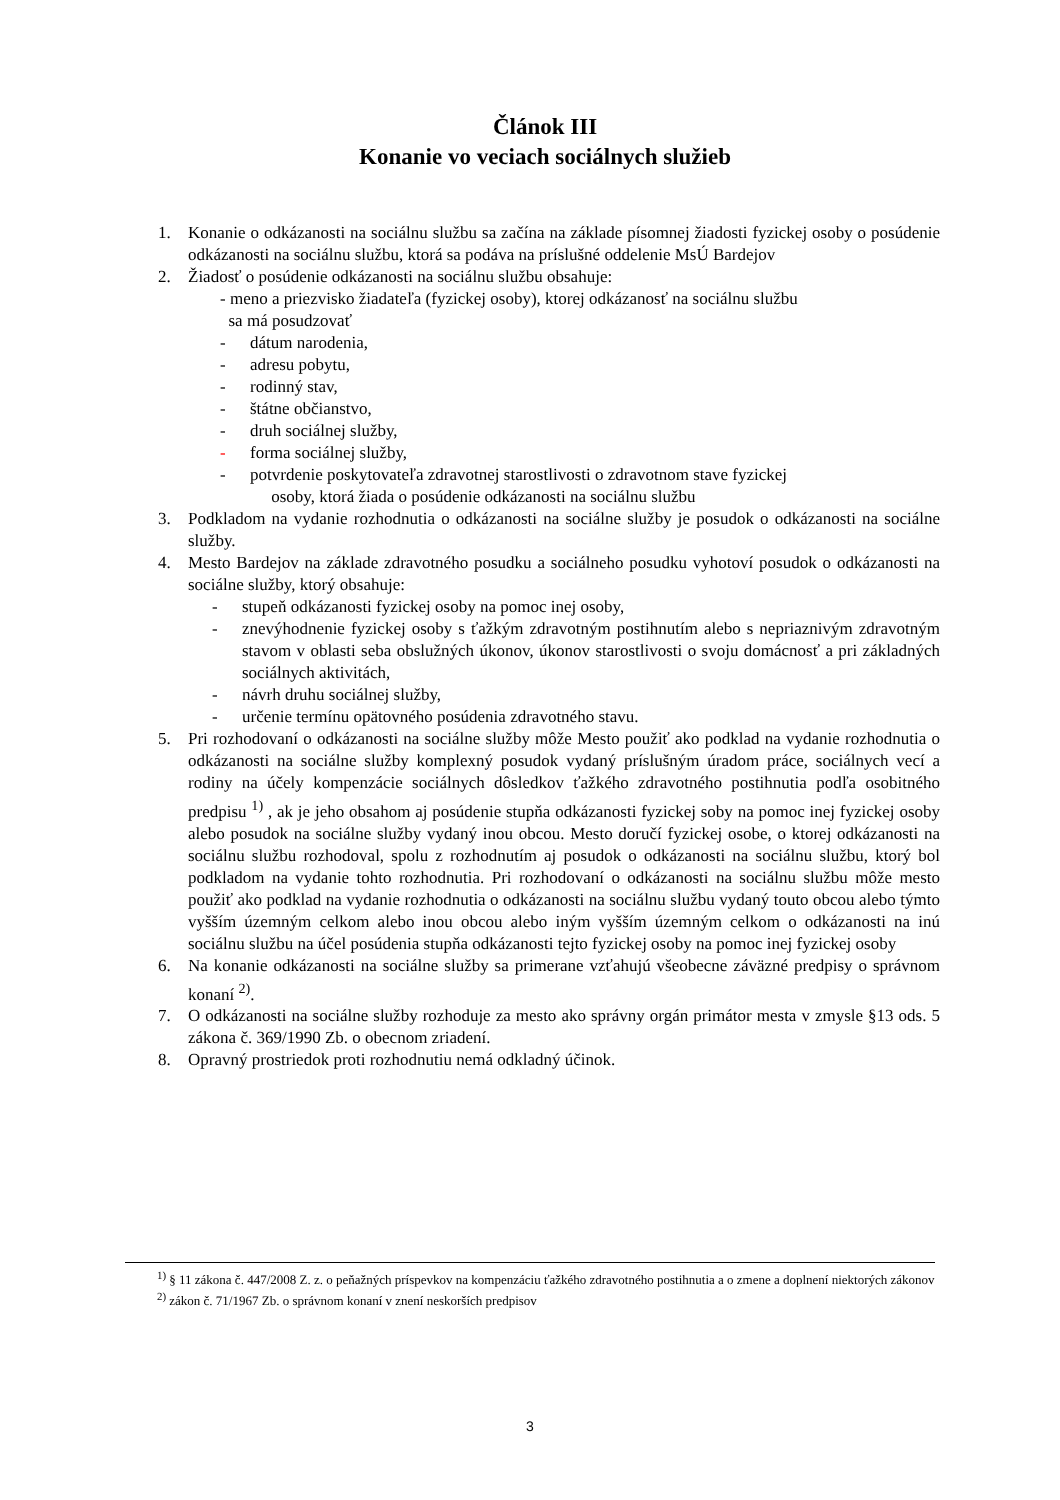Článok III
Konanie vo veciach sociálnych služieb
1. Konanie o odkázanosti na sociálnu službu sa začína na základe písomnej žiadosti fyzickej osoby o posúdenie odkázanosti na sociálnu službu, ktorá sa podáva na príslušné oddelenie MsÚ Bardejov
2. Žiadosť o posúdenie odkázanosti na sociálnu službu obsahuje:
- meno a priezvisko žiadateľa (fyzickej osoby), ktorej odkázanosť na sociálnu službu
sa má posudzovať
- dátum narodenia,
- adresu pobytu,
- rodinný stav,
- štátne občianstvo,
- druh sociálnej služby,
- forma sociálnej služby,
- potvrdenie poskytovateľa zdravotnej starostlivosti o zdravotnom stave fyzickej
osoby, ktorá žiada o posúdenie odkázanosti na sociálnu službu
3. Podkladom na vydanie rozhodnutia o odkázanosti na sociálne služby je posudok o odkázanosti na sociálne služby.
4. Mesto Bardejov na základe zdravotného posudku a sociálneho posudku vyhotoví posudok o odkázanosti na sociálne služby, ktorý obsahuje:
- stupeň odkázanosti fyzickej osoby na pomoc inej osoby,
- znevýhodnenie fyzickej osoby s ťažkým zdravotným postihnutím alebo s nepriaznivým zdravotným stavom v oblasti seba obslužných úkonov, úkonov starostlivosti o svoju domácnosť a pri základných sociálnych aktivitách,
- návrh druhu sociálnej služby,
- určenie termínu opätovného posúdenia zdravotného stavu.
5. Pri rozhodovaní o odkázanosti na sociálne služby môže Mesto použiť ako podklad na vydanie rozhodnutia o odkázanosti na sociálne služby komplexný posudok vydaný príslušným úradom práce, sociálnych vecí a rodiny na účely kompenzácie sociálnych dôsledkov ťažkého zdravotného postihnutia podľa osobitného predpisu <sup>1)</sup> , ak je jeho obsahom aj posúdenie stupňa odkázanosti fyzickej soby na pomoc inej fyzickej osoby alebo posudok na sociálne služby vydaný inou obcou. Mesto doručí fyzickej osobe, o ktorej odkázanosti na sociálnu službu rozhodoval, spolu z rozhodnutím aj posudok o odkázanosti na sociálnu službu, ktorý bol podkladom na vydanie tohto rozhodnutia. Pri rozhodovaní o odkázanosti na sociálnu službu môže mesto použiť ako podklad na vydanie rozhodnutia o odkázanosti na sociálnu službu vydaný touto obcou alebo týmto vyšším územným celkom alebo inou obcou alebo iným vyšším územným celkom o odkázanosti na inú sociálnu službu na účel posúdenia stupňa odkázanosti tejto fyzickej osoby na pomoc inej fyzickej osoby
6. Na konanie odkázanosti na sociálne služby sa primerane vzťahujú všeobecne záväzné predpisy o správnom konaní <sup>2)</sup>.
7. O odkázanosti na sociálne služby rozhoduje za mesto ako správny orgán primátor mesta v zmysle §13 ods. 5 zákona č. 369/1990 Zb. o obecnom zriadení.
8. Opravný prostriedok proti rozhodnutiu nemá odkladný účinok.
<sup>1)</sup> § 11 zákona č. 447/2008 Z. z. o peňažných príspevkov na kompenzáciu ťažkého zdravotného postihnutia a o zmene a doplnení niektorých zákonov
<sup>2)</sup> zákon č. 71/1967 Zb. o správnom konaní v znení neskorších predpisov
3